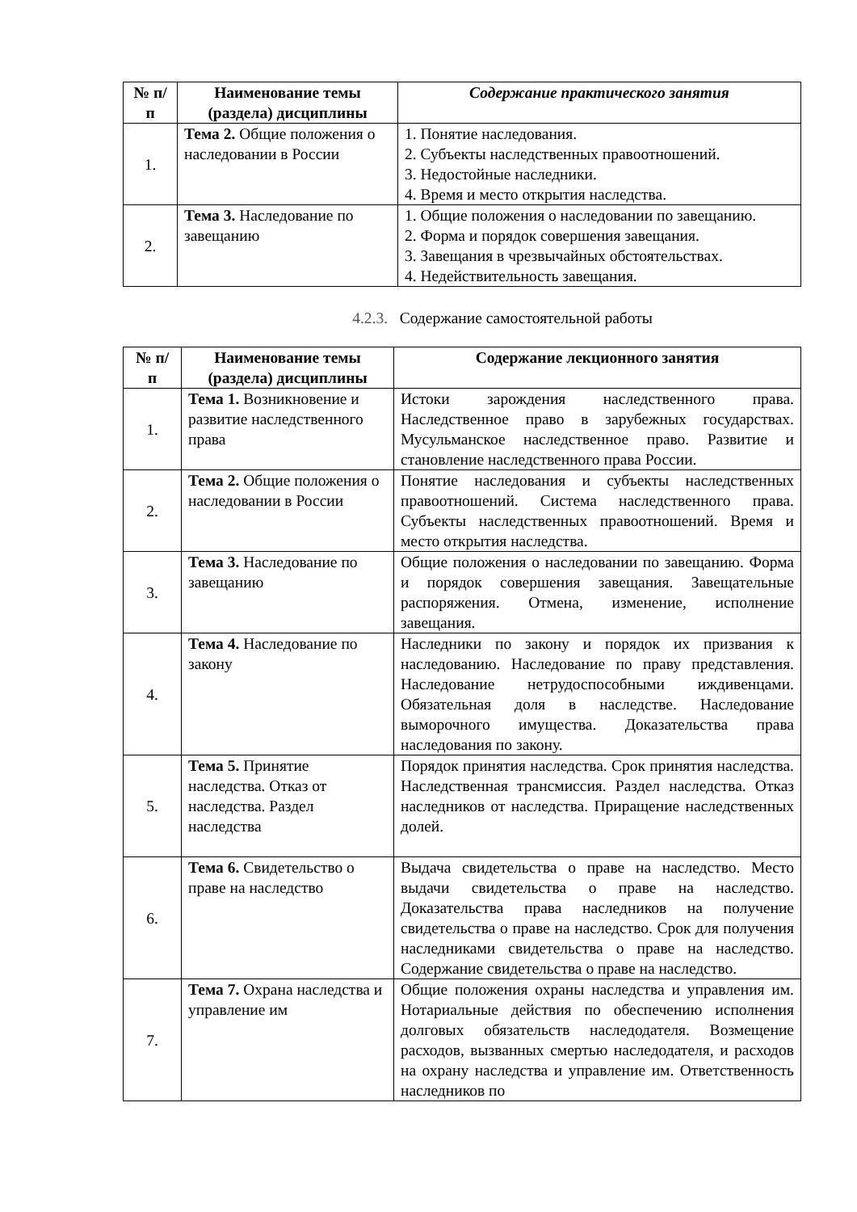| № п/ п | Наименование темы (раздела) дисциплины | Содержание практического занятия |
| --- | --- | --- |
| 1. | Тема 2. Общие положения о наследовании в России | 1. Понятие наследования. 2. Субъекты наследственных правоотношений. 3. Недостойные наследники. 4. Время и место открытия наследства. |
| 2. | Тема 3. Наследование по завещанию | 1. Общие положения о наследовании по завещанию. 2. Форма и порядок совершения завещания. 3. Завещания в чрезвычайных обстоятельствах. 4. Недействительность завещания. |
4.2.3. Содержание самостоятельной работы
| № п/ п | Наименование темы (раздела) дисциплины | Содержание лекционного занятия |
| --- | --- | --- |
| 1. | Тема 1. Возникновение и развитие наследственного права | Истоки зарождения наследственного права. Наследственное право в зарубежных государствах. Мусульманское наследственное право. Развитие и становление наследственного права России. |
| 2. | Тема 2. Общие положения о наследовании в России | Понятие наследования и субъекты наследственных правоотношений. Система наследственного права. Субъекты наследственных правоотношений. Время и место открытия наследства. |
| 3. | Тема 3. Наследование по завещанию | Общие положения о наследовании по завещанию. Форма и порядок совершения завещания. Завещательные распоряжения. Отмена, изменение, исполнение завещания. |
| 4. | Тема 4. Наследование по закону | Наследники по закону и порядок их призвания к наследованию. Наследование по праву представления. Наследование нетрудоспособными иждивенцами. Обязательная доля в наследстве. Наследование выморочного имущества. Доказательства права наследования по закону. |
| 5. | Тема 5. Принятие наследства. Отказ от наследства. Раздел наследства | Порядок принятия наследства. Срок принятия наследства. Наследственная трансмиссия. Раздел наследства. Отказ наследников от наследства. Приращение наследственных долей. |
| 6. | Тема 6. Свидетельство о праве на наследство | Выдача свидетельства о праве на наследство. Место выдачи свидетельства о праве на наследство. Доказательства права наследников на получение свидетельства о праве на наследство. Срок для получения наследниками свидетельства о праве на наследство. Содержание свидетельства о праве на наследство. |
| 7. | Тема 7. Охрана наследства и управление им | Общие положения охраны наследства и управления им. Нотариальные действия по обеспечению исполнения долговых обязательств наследодателя. Возмещение расходов, вызванных смертью наследодателя, и расходов на охрану наследства и управление им. Ответственность наследников по |